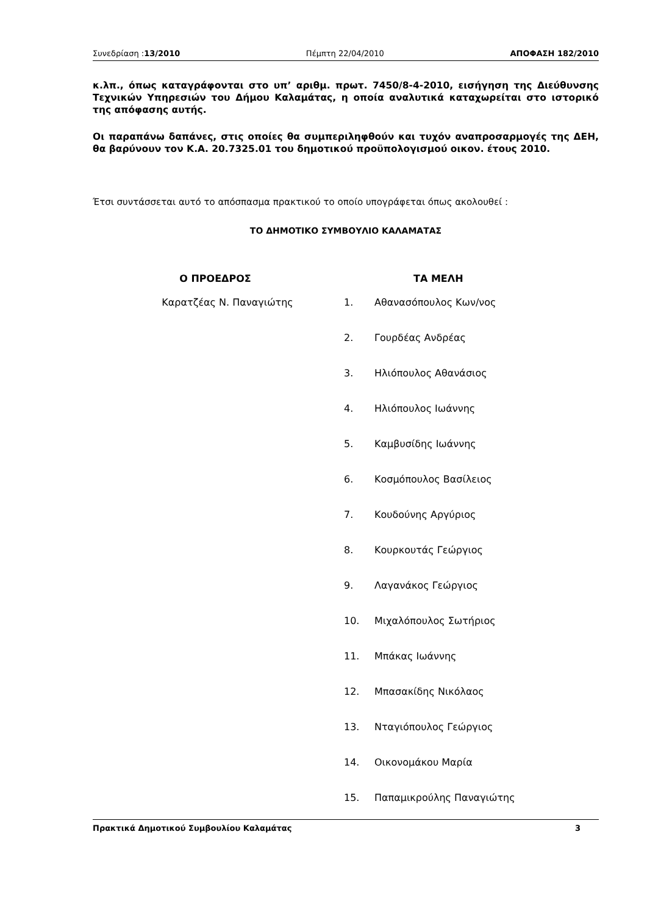Συνεδρίαση :13/2010 Πέμπτη 22/04/2010 ΑΠΟΦΑΣΗ 182/2010
κ.λπ., όπως καταγράφονται στο υπ’ αριθμ. πρωτ. 7450/8-4-2010, εισήγηση της Διεύθυνσης Τεχνικών Υπηρεσιών του Δήμου Καλαμάτας, η οποία αναλυτικά καταχωρείται στο ιστορικό της απόφασης αυτής.
Οι παραπάνω δαπάνες, στις οποίες θα συμπεριληφθούν και τυχόν αναπροσαρμογές της ΔΕΗ, θα βαρύνουν τον Κ.Α. 20.7325.01 του δημοτικού προϋπολογισμού οικον. έτους 2010.
Έτσι συντάσσεται αυτό το απόσπασμα πρακτικού το οποίο υπογράφεται όπως ακολουθεί :
ΤΟ ΔΗΜΟΤΙΚΟ ΣΥΜΒΟΥΛΙΟ ΚΑΛΑΜΑΤΑΣ
| Ο ΠΡΟΕΔΡΟΣ | ΤΑ ΜΕΛΗ | |
| --- | --- | --- |
| Καρατζέας Ν. Παναγιώτης | 1. | Αθανασόπουλος Κων/νος |
| | 2. | Γουρδέας Ανδρέας |
| | 3. | Ηλιόπουλος Αθανάσιος |
| | 4. | Ηλιόπουλος Ιωάννης |
| | 5. | Καμβυσίδης Ιωάννης |
| | 6. | Κοσμόπουλος Βασίλειος |
| | 7. | Κουδούνης Αργύριος |
| | 8. | Κουρκουτάς Γεώργιος |
| | 9. | Λαγανάκος Γεώργιος |
| | 10. | Μιχαλόπουλος Σωτήριος |
| | 11. | Μπάκας Ιωάννης |
| | 12. | Μπασακίδης Νικόλαος |
| | 13. | Νταγιόπουλος Γεώργιος |
| | 14. | Οικονομάκου Μαρία |
| | 15. | Παπαμικρούλης Παναγιώτης |
Πρακτικά Δημοτικού Συμβουλίου Καλαμάτας 3